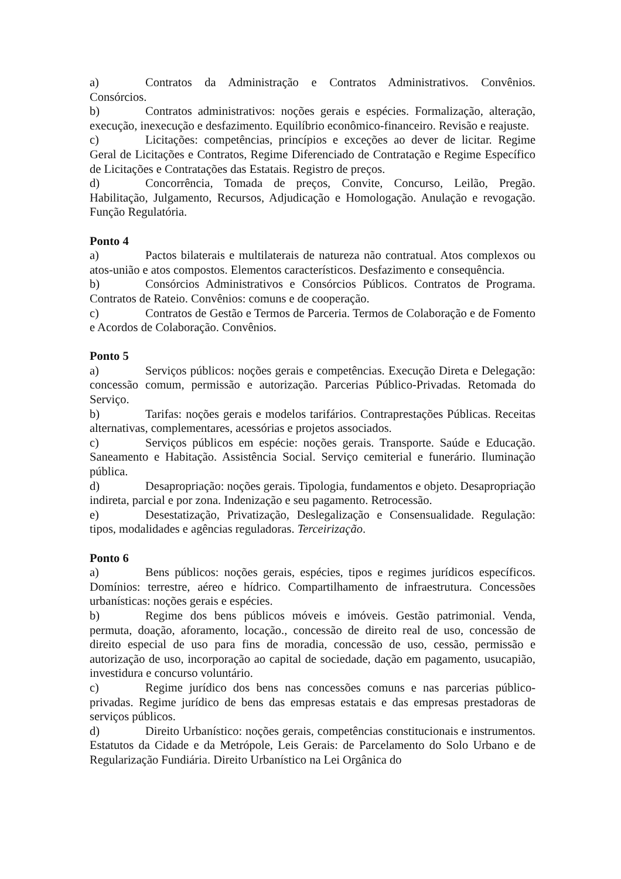a) Contratos da Administração e Contratos Administrativos. Convênios. Consórcios.
b) Contratos administrativos: noções gerais e espécies. Formalização, alteração, execução, inexecução e desfazimento. Equilíbrio econômico-financeiro. Revisão e reajuste.
c) Licitações: competências, princípios e exceções ao dever de licitar. Regime Geral de Licitações e Contratos, Regime Diferenciado de Contratação e Regime Específico de Licitações e Contratações das Estatais. Registro de preços.
d) Concorrência, Tomada de preços, Convite, Concurso, Leilão, Pregão. Habilitação, Julgamento, Recursos, Adjudicação e Homologação. Anulação e revogação. Função Regulatória.
Ponto 4
a) Pactos bilaterais e multilaterais de natureza não contratual. Atos complexos ou atos-união e atos compostos. Elementos característicos. Desfazimento e consequência.
b) Consórcios Administrativos e Consórcios Públicos. Contratos de Programa. Contratos de Rateio. Convênios: comuns e de cooperação.
c) Contratos de Gestão e Termos de Parceria. Termos de Colaboração e de Fomento e Acordos de Colaboração. Convênios.
Ponto 5
a) Serviços públicos: noções gerais e competências. Execução Direta e Delegação: concessão comum, permissão e autorização. Parcerias Público-Privadas. Retomada do Serviço.
b) Tarifas: noções gerais e modelos tarifários. Contraprestações Públicas. Receitas alternativas, complementares, acessórias e projetos associados.
c) Serviços públicos em espécie: noções gerais. Transporte. Saúde e Educação. Saneamento e Habitação. Assistência Social. Serviço cemiterial e funerário. Iluminação pública.
d) Desapropriação: noções gerais. Tipologia, fundamentos e objeto. Desapropriação indireta, parcial e por zona. Indenização e seu pagamento. Retrocessão.
e) Desestatização, Privatização, Deslegalização e Consensualidade. Regulação: tipos, modalidades e agências reguladoras. Terceirização.
Ponto 6
a) Bens públicos: noções gerais, espécies, tipos e regimes jurídicos específicos. Domínios: terrestre, aéreo e hídrico. Compartilhamento de infraestrutura. Concessões urbanísticas: noções gerais e espécies.
b) Regime dos bens públicos móveis e imóveis. Gestão patrimonial. Venda, permuta, doação, aforamento, locação., concessão de direito real de uso, concessão de direito especial de uso para fins de moradia, concessão de uso, cessão, permissão e autorização de uso, incorporação ao capital de sociedade, dação em pagamento, usucapião, investidura e concurso voluntário.
c) Regime jurídico dos bens nas concessões comuns e nas parcerias público-privadas. Regime jurídico de bens das empresas estatais e das empresas prestadoras de serviços públicos.
d) Direito Urbanístico: noções gerais, competências constitucionais e instrumentos. Estatutos da Cidade e da Metrópole, Leis Gerais: de Parcelamento do Solo Urbano e de Regularização Fundiária. Direito Urbanístico na Lei Orgânica do